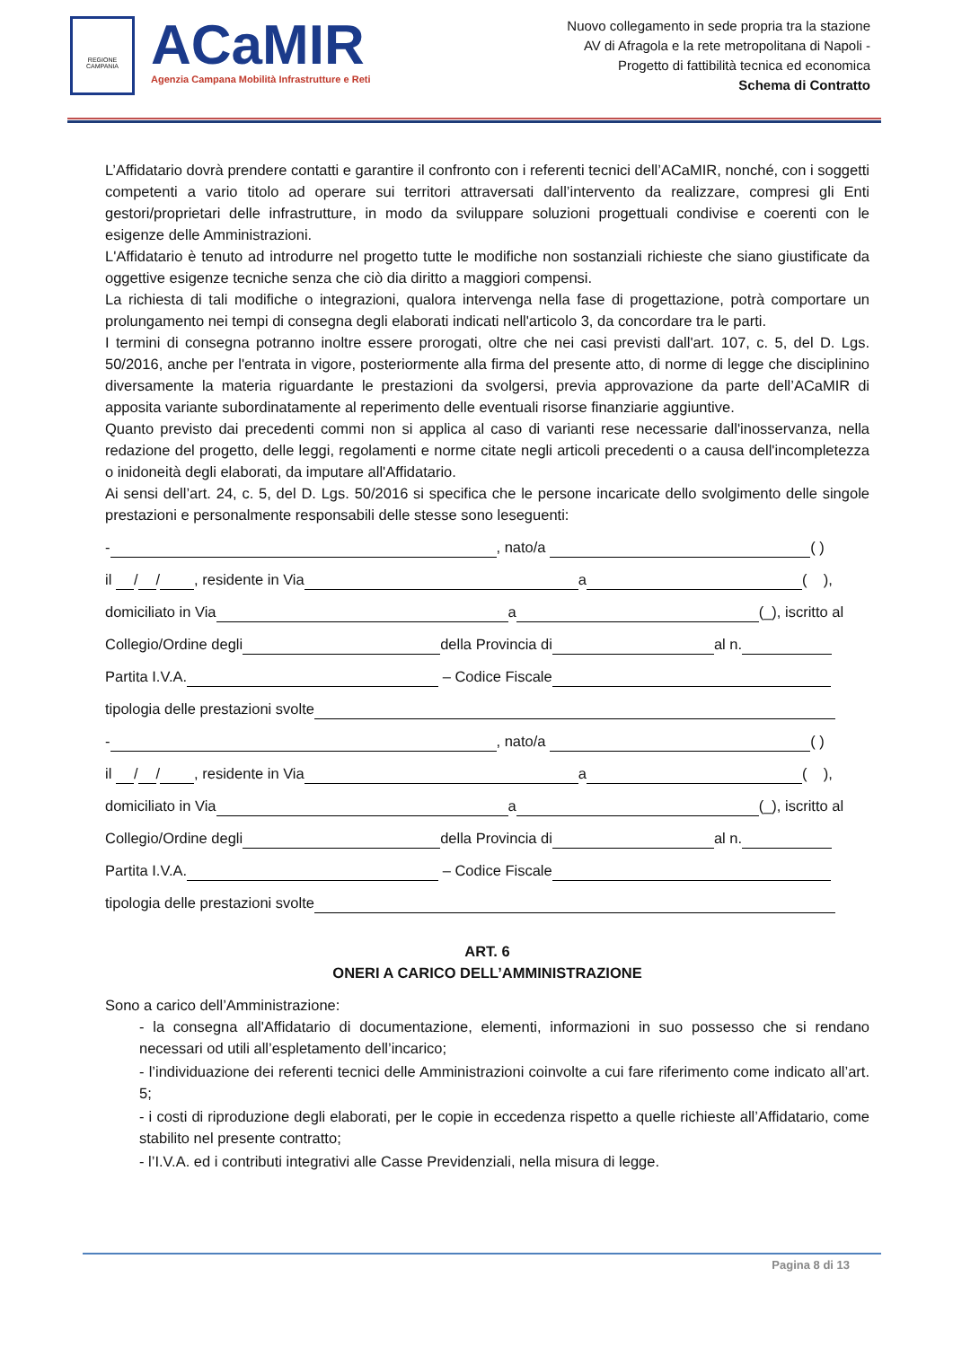REGIONE CAMPANIA
ACaMIR
Agenzia Campana Mobilità Infrastrutture e Reti
Nuovo collegamento in sede propria tra la stazione
AV di Afragola e la rete metropolitana di Napoli -
Progetto di fattibilità tecnica ed economica
Schema di Contratto
L’Affidatario dovrà prendere contatti e garantire il confronto con i referenti tecnici dell’ACaMIR, nonché, con i soggetti competenti a vario titolo ad operare sui territori attraversati dall’intervento da realizzare, compresi gli Enti gestori/proprietari delle infrastrutture, in modo da sviluppare soluzioni progettuali condivise e coerenti con le esigenze delle Amministrazioni.
L'Affidatario è tenuto ad introdurre nel progetto tutte le modifiche non sostanziali richieste che siano giustificate da oggettive esigenze tecniche senza che ciò dia diritto a maggiori compensi.
La richiesta di tali modifiche o integrazioni, qualora intervenga nella fase di progettazione, potrà comportare un prolungamento nei tempi di consegna degli elaborati indicati nell'articolo 3, da concordare tra le parti.
I termini di consegna potranno inoltre essere prorogati, oltre che nei casi previsti dall'art. 107, c. 5, del D. Lgs. 50/2016, anche per l'entrata in vigore, posteriormente alla firma del presente atto, di norme di legge che disciplinino diversamente la materia riguardante le prestazioni da svolgersi, previa approvazione da parte dell’ACaMIR di apposita variante subordinatamente al reperimento delle eventuali risorse finanziarie aggiuntive.
Quanto previsto dai precedenti commi non si applica al caso di varianti rese necessarie dall'inosservanza, nella redazione del progetto, delle leggi, regolamenti e norme citate negli articoli precedenti o a causa dell'incompletezza o inidoneità degli elaborati, da imputare all'Affidatario.
Ai sensi dell’art. 24, c. 5, del D. Lgs. 50/2016 si specifica che le persone incaricate dello svolgimento delle singole prestazioni e personalmente responsabili delle stesse sono leseguenti:
- , nato/a ( )
il / / , residente in Via a ( ),
domiciliato in Via a (_), iscritto al
Collegio/Ordine degli della Provincia di al n.
Partita I.V.A. – Codice Fiscale
tipologia delle prestazioni svolte
- , nato/a ( )
il / / , residente in Via a ( ),
domiciliato in Via a (_), iscritto al
Collegio/Ordine degli della Provincia di al n.
Partita I.V.A. – Codice Fiscale
tipologia delle prestazioni svolte
ART. 6
ONERI A CARICO DELL’AMMINISTRAZIONE
Sono a carico dell’Amministrazione:
- la consegna all'Affidatario di documentazione, elementi, informazioni in suo possesso che si rendano necessari od utili all’espletamento dell’incarico;
- l’individuazione dei referenti tecnici delle Amministrazioni coinvolte a cui fare riferimento come indicato all’art. 5;
- i costi di riproduzione degli elaborati, per le copie in eccedenza rispetto a quelle richieste all’Affidatario, come stabilito nel presente contratto;
- l’I.V.A. ed i contributi integrativi alle Casse Previdenziali, nella misura di legge.
Pagina 8 di 13